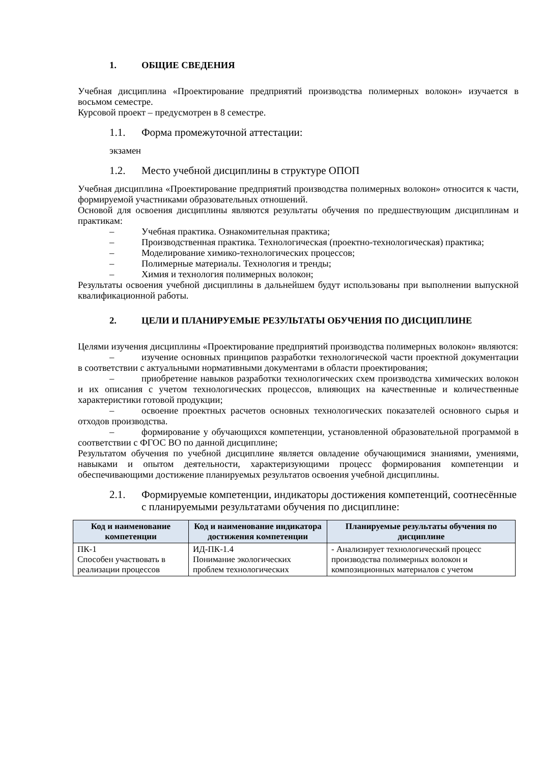1. ОБЩИЕ СВЕДЕНИЯ
Учебная дисциплина «Проектирование предприятий производства полимерных волокон» изучается в восьмом семестре.
Курсовой проект – предусмотрен в 8 семестре.
1.1. Форма промежуточной аттестации:
экзамен
1.2. Место учебной дисциплины в структуре ОПОП
Учебная дисциплина «Проектирование предприятий производства полимерных волокон» относится к части, формируемой участниками образовательных отношений.
Основой для освоения дисциплины являются результаты обучения по предшествующим дисциплинам и практикам:
– Учебная практика. Ознакомительная практика;
– Производственная практика. Технологическая (проектно-технологическая) практика;
– Моделирование химико-технологических процессов;
– Полимерные материалы. Технология и тренды;
– Химия и технология полимерных волокон;
Результаты освоения учебной дисциплины в дальнейшем будут использованы при выполнении выпускной квалификационной работы.
2. ЦЕЛИ И ПЛАНИРУЕМЫЕ РЕЗУЛЬТАТЫ ОБУЧЕНИЯ ПО ДИСЦИПЛИНЕ
Целями изучения дисциплины «Проектирование предприятий производства полимерных волокон» являются:
– изучение основных принципов разработки технологической части проектной документации в соответствии с актуальными нормативными документами в области проектирования;
– приобретение навыков разработки технологических схем производства химических волокон и их описания с учетом технологических процессов, влияющих на качественные и количественные характеристики готовой продукции;
– освоение проектных расчетов основных технологических показателей основного сырья и отходов производства.
– формирование у обучающихся компетенции, установленной образовательной программой в соответствии с ФГОС ВО по данной дисциплине;
Результатом обучения по учебной дисциплине является овладение обучающимися знаниями, умениями, навыками и опытом деятельности, характеризующими процесс формирования компетенции и обеспечивающими достижение планируемых результатов освоения учебной дисциплины.
2.1. Формируемые компетенции, индикаторы достижения компетенций, соотнесённые с планируемыми результатами обучения по дисциплине:
| Код и наименование компетенции | Код и наименование индикатора достижения компетенции | Планируемые результаты обучения по дисциплине |
| --- | --- | --- |
| ПК-1 Способен участвовать в реализации процессов | ИД-ПК-1.4 Понимание экологических проблем технологических | - Анализирует технологический процесс производства полимерных волокон и композиционных материалов с учетом |